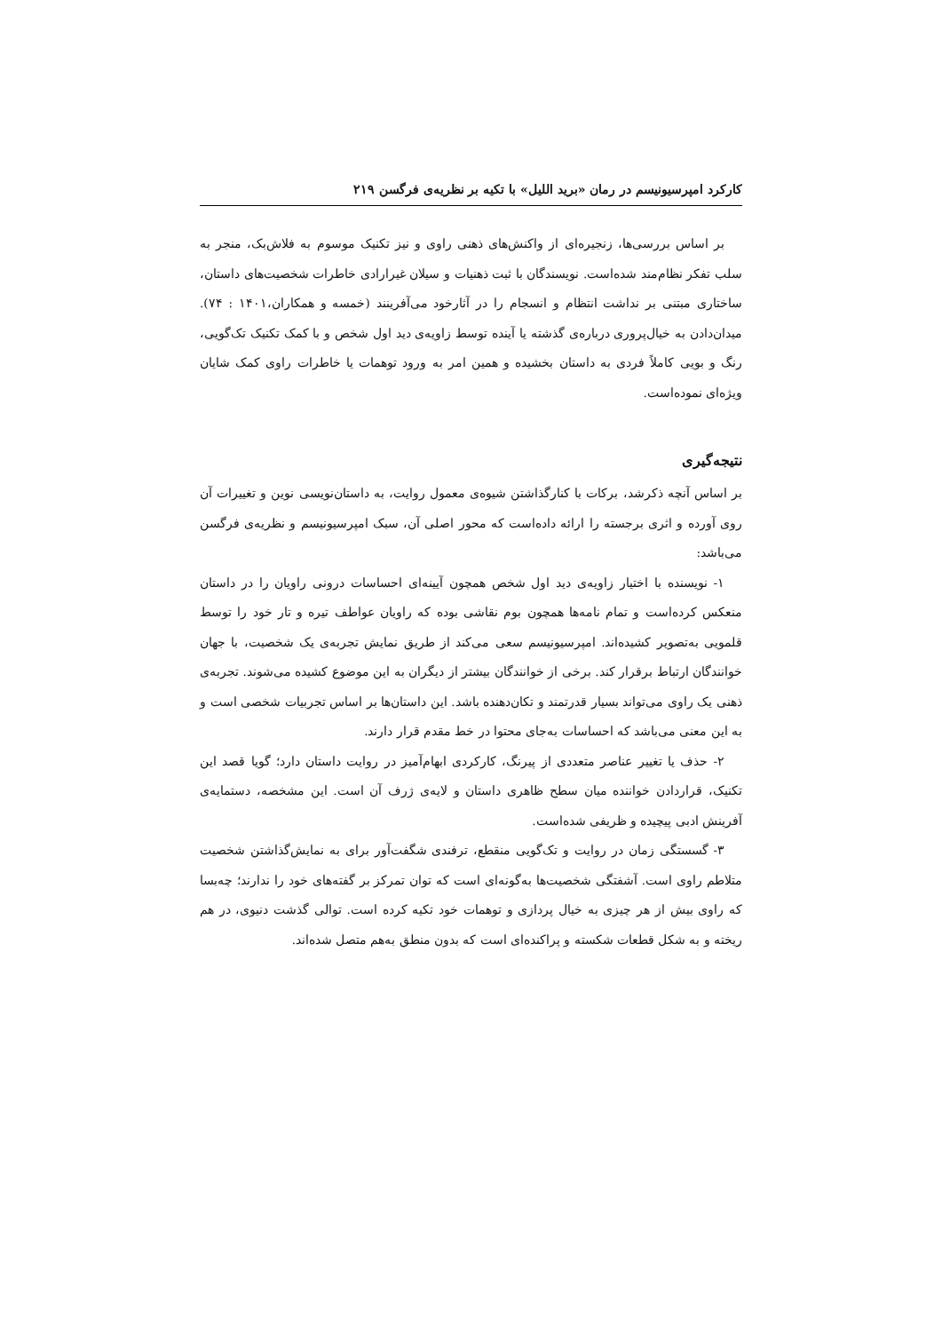کارکرد امپرسیونیسم در رمان «برید اللیل» با تکیه بر نظریه‌ی فرگسن ۲۱۹
بر اساس بررسی‌ها، زنجیره‌ای از واکنش‌های ذهنی راوی و نیز تکنیک موسوم به فلاش‌بک، منجر به سلب تفکر نظام‌مند شده‌است. نویسندگان با ثبت ذهنیات و سیلان غیرارادی خاطرات شخصیت‌های داستان، ساختاری مبتنی بر نداشت انتظام و انسجام را در آثارخود می‌آفرینند (خمسه و همکاران،۱۴۰۱ : ۷۴). میدان‌دادن به خیال‌پروری درباره‌ی گذشته یا آینده توسط زاویه‌ی دید اول شخص و با کمک تکنیک تک‌گویی، رنگ و بویی کاملاً فردی به داستان بخشیده و همین امر به ورود توهمات یا خاطرات راوی کمک شایان ویژه‌ای نموده‌است.
نتیجه‌گیری
بر اساس آنچه ذکرشد، برکات با کنارگذاشتن شیوه‌ی معمول روایت، به داستان‌نویسی نوین و تغییرات آن روی آورده و اثری برجسته را ارائه داده‌است که محور اصلی آن، سبک امپرسیونیسم و نظریه‌ی فرگسن می‌باشد:
۱- نویسنده با اختیار زاویه‌ی دید اول شخص همچون آیینه‌ای احساسات درونی راویان را در داستان منعکس کرده‌است و تمام نامه‌ها همچون بوم نقاشی بوده که راویان عواطف تیره و تار خود را توسط قلمویی به‌تصویر کشیده‌اند. امپرسیونیسم سعی می‌کند از طریق نمایش تجربه‌ی یک شخصیت، با جهان خوانندگان ارتباط برقرار کند. برخی از خوانندگان بیشتر از دیگران به این موضوع کشیده می‌شوند. تجربه‌ی ذهنی یک راوی می‌تواند بسیار قدرتمند و تکان‌دهنده باشد. این داستان‌ها بر اساس تجربیات شخصی است و به این معنی می‌باشد که احساسات به‌جای محتوا در خط مقدم قرار دارند.
۲- حذف یا تغییر عناصر متعددی از پیرنگ، کارکردی ابهام‌آمیز در روایت داستان دارد؛ گویا قصد این تکنیک، قراردادن خواننده میان سطح ظاهری داستان و لایه‌ی ژرف آن است. این مشخصه، دستمایه‌ی آفرینش ادبی پیچیده و ظریفی شده‌است.
۳- گسستگی زمان در روایت و تک‌گویی منقطع، ترفندی شگفت‌آور برای به نمایش‌گذاشتن شخصیت متلاطم راوی است. آشفتگی شخصیت‌ها به‌گونه‌ای است که توان تمرکز بر گفته‌های خود را ندارند؛ چه‌بسا که راوی بیش از هر چیزی به خیال پردازی و توهمات خود تکیه کرده است. توالی گذشت دنیوی، در هم ریخته و به شکل قطعات شکسته و پراکنده‌ای است که بدون منطق به‌هم متصل شده‌اند.